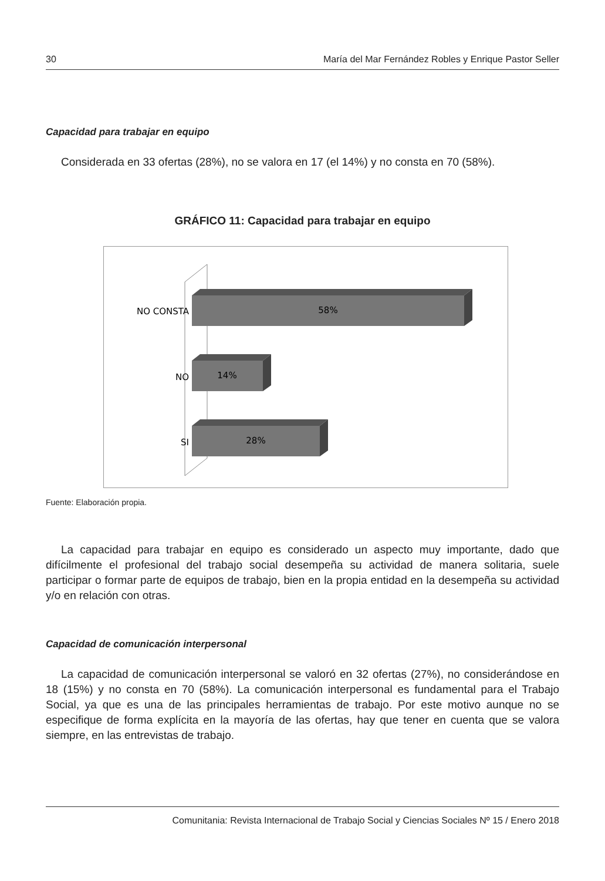30 María del Mar Fernández Robles y Enrique Pastor Seller
Capacidad para trabajar en equipo
Considerada en 33 ofertas (28%), no se valora en 17 (el 14%) y no consta en 70 (58%).
GRÁFICO 11: Capacidad para trabajar en equipo
NO CONSTA
NO
SI
58%
14%
28%
Fuente: Elaboración propia.
La capacidad para trabajar en equipo es considerado un aspecto muy importante, dado que difícilmente el profesional del trabajo social desempeña su actividad de manera solitaria, suele participar o formar parte de equipos de trabajo, bien en la propia entidad en la desempeña su actividad y/o en relación con otras.
Capacidad de comunicación interpersonal
La capacidad de comunicación interpersonal se valoró en 32 ofertas (27%), no considerándose en 18 (15%) y no consta en 70 (58%). La comunicación interpersonal es fundamental para el Trabajo Social, ya que es una de las principales herramientas de trabajo. Por este motivo aunque no se especifique de forma explícita en la mayoría de las ofertas, hay que tener en cuenta que se valora siempre, en las entrevistas de trabajo.
Comunitania: Revista Internacional de Trabajo Social y Ciencias Sociales Nº 15 / Enero 2018